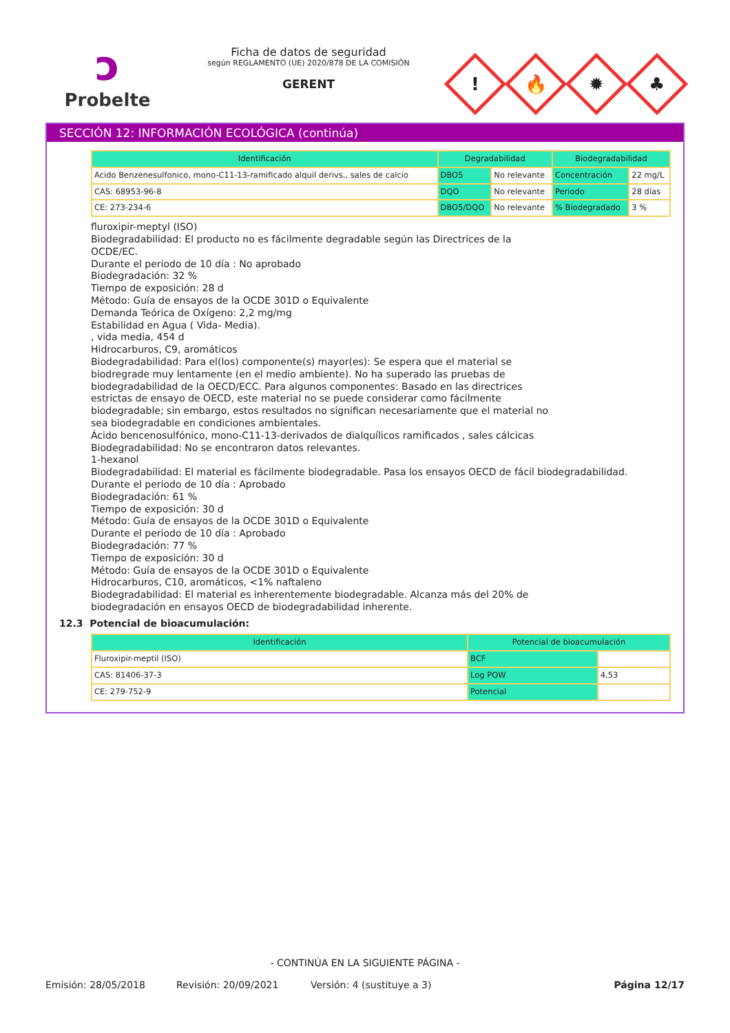ↄ
Probelte
Ficha de datos de seguridad
según REGLAMENTO (UE) 2020/878 DE LA COMISIÓN
GERENT
!
🔥
✹
♣
SECCIÓN 12: INFORMACIÓN ECOLÓGICA (continúa)
| Identificación | Degradabilidad | | Biodegradabilidad | |
| --- | --- | --- | --- | --- |
| Acido Benzenesulfonico, mono-C11-13-ramificado alquil derivs., sales de calcio | DBO5 | No relevante | Concentración | 22 mg/L |
| CAS: 68953-96-8 | DQO | No relevante | Periodo | 28 días |
| CE: 273-234-6 | DBO5/DQO | No relevante | % Biodegradado | 3 % |
fluroxipir-meptyl (ISO)
Biodegradabilidad: El producto no es fácilmente degradable según las Directrices de la
OCDE/EC.
Durante el periodo de 10 día : No aprobado
Biodegradación: 32 %
Tiempo de exposición: 28 d
Método: Guía de ensayos de la OCDE 301D o Equivalente
Demanda Teórica de Oxígeno: 2,2 mg/mg
Estabilidad en Agua ( Vida- Media).
, vida media, 454 d
Hidrocarburos, C9, aromáticos
Biodegradabilidad: Para el(los) componente(s) mayor(es): Se espera que el material se
biodregrade muy lentamente (en el medio ambiente). No ha superado las pruebas de
biodegradabilidad de la OECD/ECC. Para algunos componentes: Basado en las directrices
estrictas de ensayo de OECD, este material no se puede considerar como fácilmente
biodegradable; sin embargo, estos resultados no significan necesariamente que el material no
sea biodegradable en condiciones ambientales.
Ácido bencenosulfónico, mono-C11-13-derivados de dialquílicos ramificados , sales cálcicas
Biodegradabilidad: No se encontraron datos relevantes.
1-hexanol
Biodegradabilidad: El material es fácilmente biodegradable. Pasa los ensayos OECD de fácil biodegradabilidad.
Durante el periodo de 10 día : Aprobado
Biodegradación: 61 %
Tiempo de exposición: 30 d
Método: Guía de ensayos de la OCDE 301D o Equivalente
Durante el periodo de 10 día : Aprobado
Biodegradación: 77 %
Tiempo de exposición: 30 d
Método: Guía de ensayos de la OCDE 301D o Equivalente
Hidrocarburos, C10, aromáticos, <1% naftaleno
Biodegradabilidad: El material es inherentemente biodegradable. Alcanza más del 20% de
biodegradación en ensayos OECD de biodegradabilidad inherente.
12.3 Potencial de bioacumulación:
| Identificación | Potencial de bioacumulación | |
| --- | --- | --- |
| Fluroxipir-meptil (ISO) | BCF | |
| CAS: 81406-37-3 | Log POW | 4,53 |
| CE: 279-752-9 | Potencial | |
- CONTINÚA EN LA SIGUIENTE PÁGINA -
Emisión: 28/05/2018 Revisión: 20/09/2021 Versión: 4 (sustituye a 3) Página 12/17